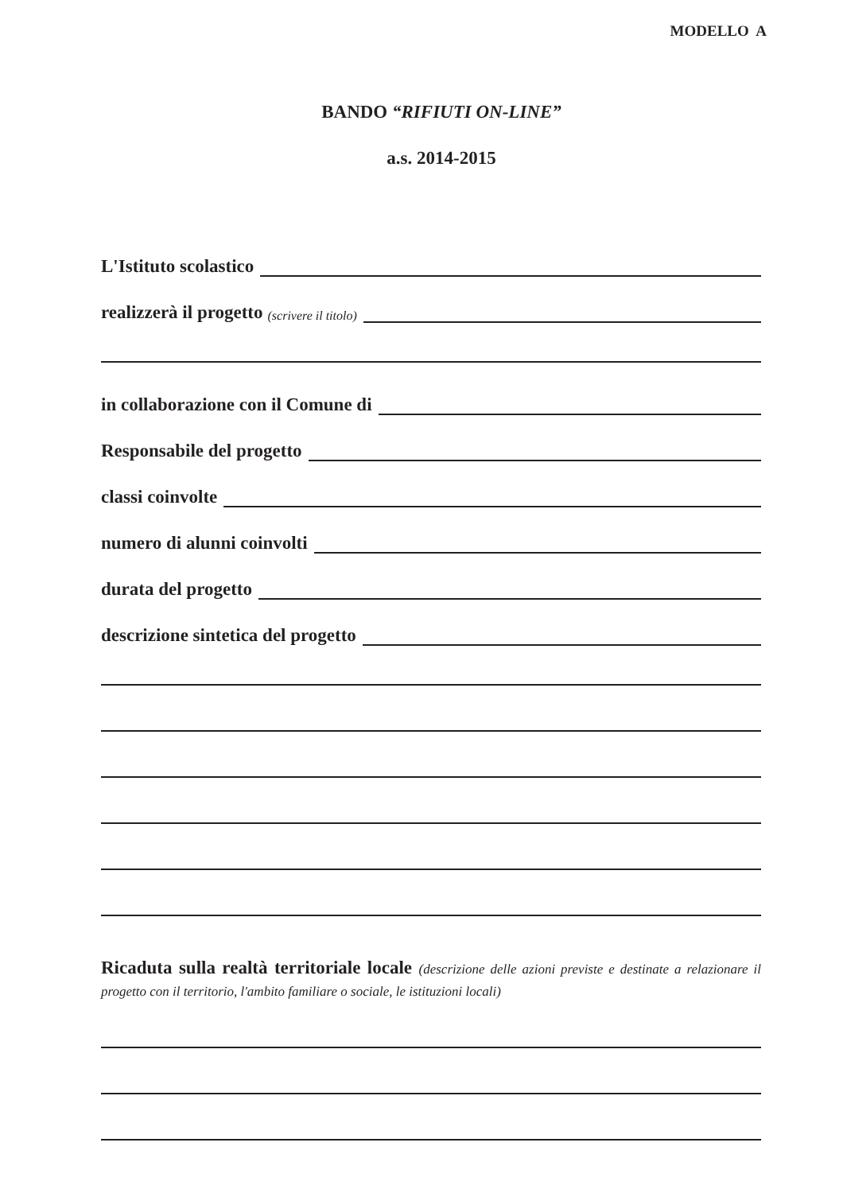MODELLO A
BANDO “RIFIUTI ON-LINE”
a.s. 2014-2015
L'Istituto scolastico
realizzerà il progetto (scrivere il titolo)
in collaborazione con il Comune di
Responsabile del progetto
classi coinvolte
numero di alunni coinvolti
durata del progetto
descrizione sintetica del progetto
Ricaduta sulla realtà territoriale locale (descrizione delle azioni previste e destinate a relazionare il progetto con il territorio, l'ambito familiare o sociale, le istituzioni locali)